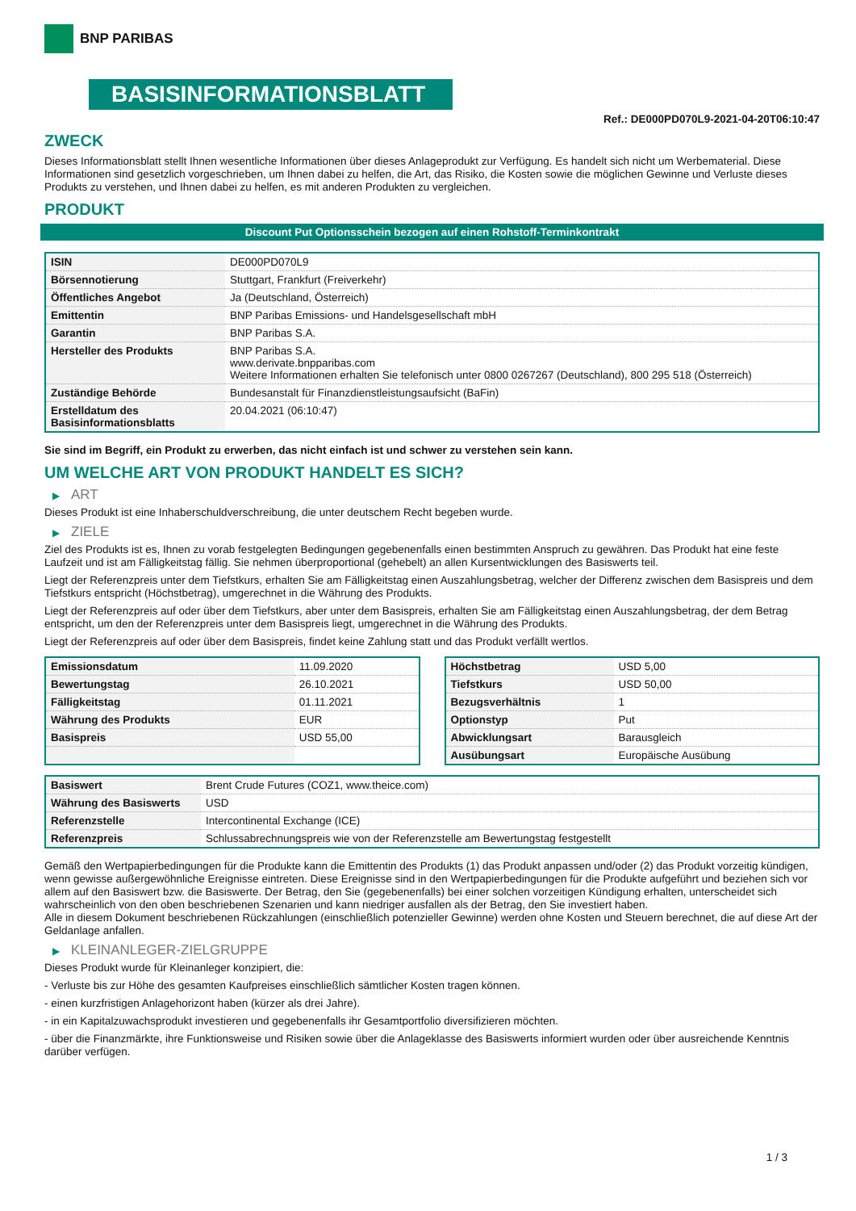BNP PARIBAS
BASISINFORMATIONSBLATT
Ref.: DE000PD070L9-2021-04-20T06:10:47
ZWECK
Dieses Informationsblatt stellt Ihnen wesentliche Informationen über dieses Anlageprodukt zur Verfügung. Es handelt sich nicht um Werbematerial. Diese Informationen sind gesetzlich vorgeschrieben, um Ihnen dabei zu helfen, die Art, das Risiko, die Kosten sowie die möglichen Gewinne und Verluste dieses Produkts zu verstehen, und Ihnen dabei zu helfen, es mit anderen Produkten zu vergleichen.
PRODUKT
Discount Put Optionsschein bezogen auf einen Rohstoff-Terminkontrakt
| ISIN | DE000PD070L9 |
| Börsennotierung | Stuttgart, Frankfurt (Freiverkehr) |
| Öffentliches Angebot | Ja (Deutschland, Österreich) |
| Emittentin | BNP Paribas Emissions- und Handelsgesellschaft mbH |
| Garantin | BNP Paribas S.A. |
| Hersteller des Produkts | BNP Paribas S.A. www.derivate.bnpparibas.com Weitere Informationen erhalten Sie telefonisch unter 0800 0267267 (Deutschland), 800 295 518 (Österreich) |
| Zuständige Behörde | Bundesanstalt für Finanzdienstleistungsaufsicht (BaFin) |
| Erstelldatum des Basisinformationsblatts | 20.04.2021 (06:10:47) |
Sie sind im Begriff, ein Produkt zu erwerben, das nicht einfach ist und schwer zu verstehen sein kann.
UM WELCHE ART VON PRODUKT HANDELT ES SICH?
▶ ART
Dieses Produkt ist eine Inhaberschuldverschreibung, die unter deutschem Recht begeben wurde.
▶ ZIELE
Ziel des Produkts ist es, Ihnen zu vorab festgelegten Bedingungen gegebenenfalls einen bestimmten Anspruch zu gewähren. Das Produkt hat eine feste Laufzeit und ist am Fälligkeitstag fällig. Sie nehmen überproportional (gehebelt) an allen Kursentwicklungen des Basiswerts teil.
Liegt der Referenzpreis unter dem Tiefstkurs, erhalten Sie am Fälligkeitstag einen Auszahlungsbetrag, welcher der Differenz zwischen dem Basispreis und dem Tiefstkurs entspricht (Höchstbetrag), umgerechnet in die Währung des Produkts.
Liegt der Referenzpreis auf oder über dem Tiefstkurs, aber unter dem Basispreis, erhalten Sie am Fälligkeitstag einen Auszahlungsbetrag, der dem Betrag entspricht, um den der Referenzpreis unter dem Basispreis liegt, umgerechnet in die Währung des Produkts.
Liegt der Referenzpreis auf oder über dem Basispreis, findet keine Zahlung statt und das Produkt verfällt wertlos.
| Emissionsdatum | 11.09.2020 |
| Bewertungstag | 26.10.2021 |
| Fälligkeitstag | 01.11.2021 |
| Währung des Produkts | EUR |
| Basispreis | USD 55,00 |
| Höchstbetrag | USD 5,00 |
| Tiefstkurs | USD 50,00 |
| Bezugsverhältnis | 1 |
| Optionstyp | Put |
| Abwicklungsart | Barausgleich |
| Ausübungsart | Europäische Ausübung |
| Basiswert | Brent Crude Futures (COZ1, www.theice.com) |
| Währung des Basiswerts | USD |
| Referenzstelle | Intercontinental Exchange (ICE) |
| Referenzpreis | Schlussabrechnungspreis wie von der Referenzstelle am Bewertungstag festgestellt |
Gemäß den Wertpapierbedingungen für die Produkte kann die Emittentin des Produkts (1) das Produkt anpassen und/oder (2) das Produkt vorzeitig kündigen, wenn gewisse außergewöhnliche Ereignisse eintreten. Diese Ereignisse sind in den Wertpapierbedingungen für die Produkte aufgeführt und beziehen sich vor allem auf den Basiswert bzw. die Basiswerte. Der Betrag, den Sie (gegebenenfalls) bei einer solchen vorzeitigen Kündigung erhalten, unterscheidet sich wahrscheinlich von den oben beschriebenen Szenarien und kann niedriger ausfallen als der Betrag, den Sie investiert haben.
Alle in diesem Dokument beschriebenen Rückzahlungen (einschließlich potenzieller Gewinne) werden ohne Kosten und Steuern berechnet, die auf diese Art der Geldanlage anfallen.
▶ KLEINANLEGER-ZIELGRUPPE
Dieses Produkt wurde für Kleinanleger konzipiert, die:
- Verluste bis zur Höhe des gesamten Kaufpreises einschließlich sämtlicher Kosten tragen können.
- einen kurzfristigen Anlagehorizont haben (kürzer als drei Jahre).
- in ein Kapitalzuwachsprodukt investieren und gegebenenfalls ihr Gesamtportfolio diversifizieren möchten.
- über die Finanzmärkte, ihre Funktionsweise und Risiken sowie über die Anlageklasse des Basiswerts informiert wurden oder über ausreichende Kenntnis darüber verfügen.
1 / 3